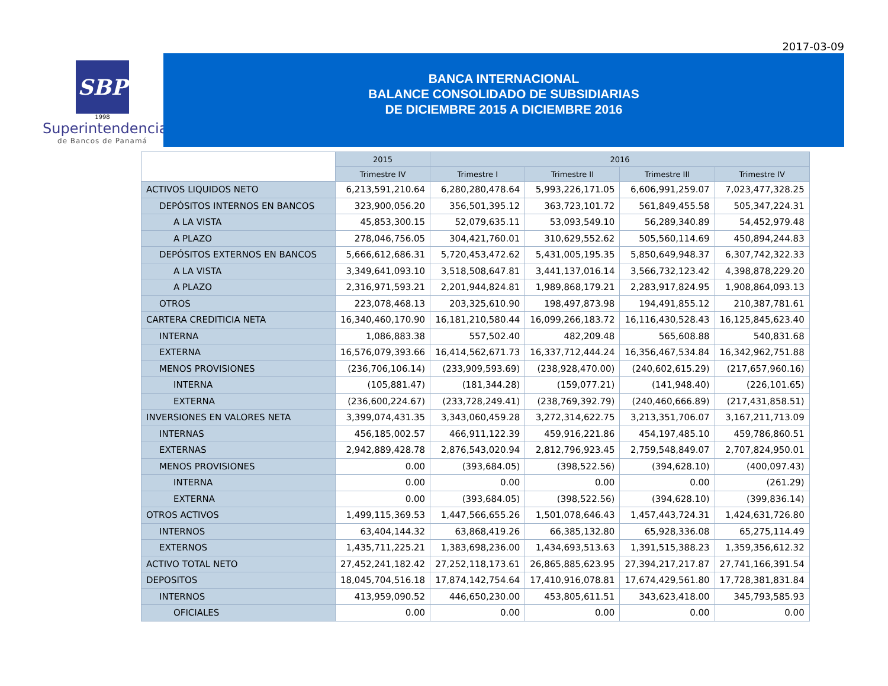2017-03-09
SBP
1998
Superintendencia
de Bancos de Panamá
BANCA INTERNACIONAL
BALANCE CONSOLIDADO DE SUBSIDIARIAS
DE DICIEMBRE 2015 A DICIEMBRE 2016
| | 2015 | 2016 | | | |
| --- | --- | --- | --- | --- | --- |
| | Trimestre IV | Trimestre I | Trimestre II | Trimestre III | Trimestre IV |
| ACTIVOS LIQUIDOS NETO | 6,213,591,210.64 | 6,280,280,478.64 | 5,993,226,171.05 | 6,606,991,259.07 | 7,023,477,328.25 |
| DEPÓSITOS INTERNOS EN BANCOS | 323,900,056.20 | 356,501,395.12 | 363,723,101.72 | 561,849,455.58 | 505,347,224.31 |
| A LA VISTA | 45,853,300.15 | 52,079,635.11 | 53,093,549.10 | 56,289,340.89 | 54,452,979.48 |
| A PLAZO | 278,046,756.05 | 304,421,760.01 | 310,629,552.62 | 505,560,114.69 | 450,894,244.83 |
| DEPÓSITOS EXTERNOS EN BANCOS | 5,666,612,686.31 | 5,720,453,472.62 | 5,431,005,195.35 | 5,850,649,948.37 | 6,307,742,322.33 |
| A LA VISTA | 3,349,641,093.10 | 3,518,508,647.81 | 3,441,137,016.14 | 3,566,732,123.42 | 4,398,878,229.20 |
| A PLAZO | 2,316,971,593.21 | 2,201,944,824.81 | 1,989,868,179.21 | 2,283,917,824.95 | 1,908,864,093.13 |
| OTROS | 223,078,468.13 | 203,325,610.90 | 198,497,873.98 | 194,491,855.12 | 210,387,781.61 |
| CARTERA CREDITICIA NETA | 16,340,460,170.90 | 16,181,210,580.44 | 16,099,266,183.72 | 16,116,430,528.43 | 16,125,845,623.40 |
| INTERNA | 1,086,883.38 | 557,502.40 | 482,209.48 | 565,608.88 | 540,831.68 |
| EXTERNA | 16,576,079,393.66 | 16,414,562,671.73 | 16,337,712,444.24 | 16,356,467,534.84 | 16,342,962,751.88 |
| MENOS PROVISIONES | (236,706,106.14) | (233,909,593.69) | (238,928,470.00) | (240,602,615.29) | (217,657,960.16) |
| INTERNA | (105,881.47) | (181,344.28) | (159,077.21) | (141,948.40) | (226,101.65) |
| EXTERNA | (236,600,224.67) | (233,728,249.41) | (238,769,392.79) | (240,460,666.89) | (217,431,858.51) |
| INVERSIONES EN VALORES NETA | 3,399,074,431.35 | 3,343,060,459.28 | 3,272,314,622.75 | 3,213,351,706.07 | 3,167,211,713.09 |
| INTERNAS | 456,185,002.57 | 466,911,122.39 | 459,916,221.86 | 454,197,485.10 | 459,786,860.51 |
| EXTERNAS | 2,942,889,428.78 | 2,876,543,020.94 | 2,812,796,923.45 | 2,759,548,849.07 | 2,707,824,950.01 |
| MENOS PROVISIONES | 0.00 | (393,684.05) | (398,522.56) | (394,628.10) | (400,097.43) |
| INTERNA | 0.00 | 0.00 | 0.00 | 0.00 | (261.29) |
| EXTERNA | 0.00 | (393,684.05) | (398,522.56) | (394,628.10) | (399,836.14) |
| OTROS ACTIVOS | 1,499,115,369.53 | 1,447,566,655.26 | 1,501,078,646.43 | 1,457,443,724.31 | 1,424,631,726.80 |
| INTERNOS | 63,404,144.32 | 63,868,419.26 | 66,385,132.80 | 65,928,336.08 | 65,275,114.49 |
| EXTERNOS | 1,435,711,225.21 | 1,383,698,236.00 | 1,434,693,513.63 | 1,391,515,388.23 | 1,359,356,612.32 |
| ACTIVO TOTAL NETO | 27,452,241,182.42 | 27,252,118,173.61 | 26,865,885,623.95 | 27,394,217,217.87 | 27,741,166,391.54 |
| DEPOSITOS | 18,045,704,516.18 | 17,874,142,754.64 | 17,410,916,078.81 | 17,674,429,561.80 | 17,728,381,831.84 |
| INTERNOS | 413,959,090.52 | 446,650,230.00 | 453,805,611.51 | 343,623,418.00 | 345,793,585.93 |
| OFICIALES | 0.00 | 0.00 | 0.00 | 0.00 | 0.00 |